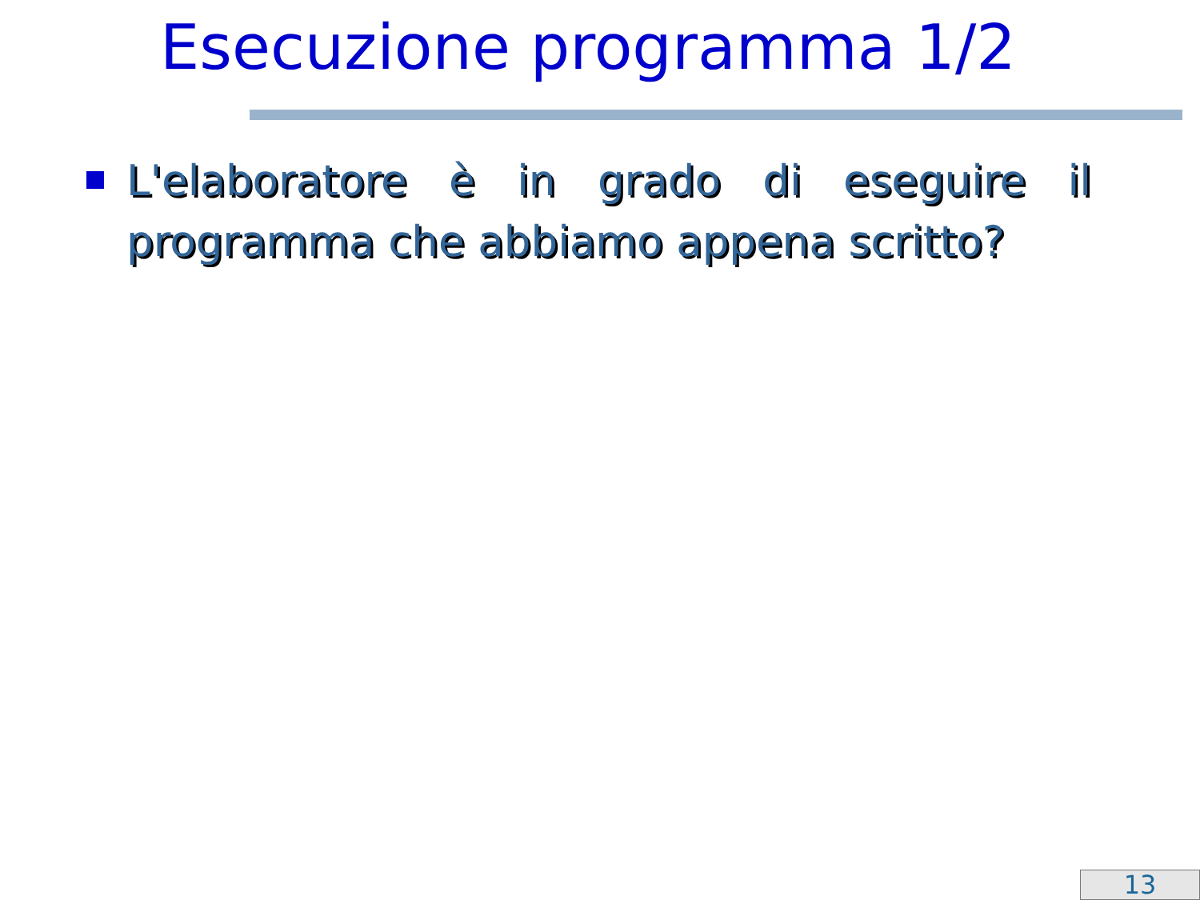Esecuzione programma 1/2
L'elaboratore è in grado di eseguire il programma che abbiamo appena scritto?
13